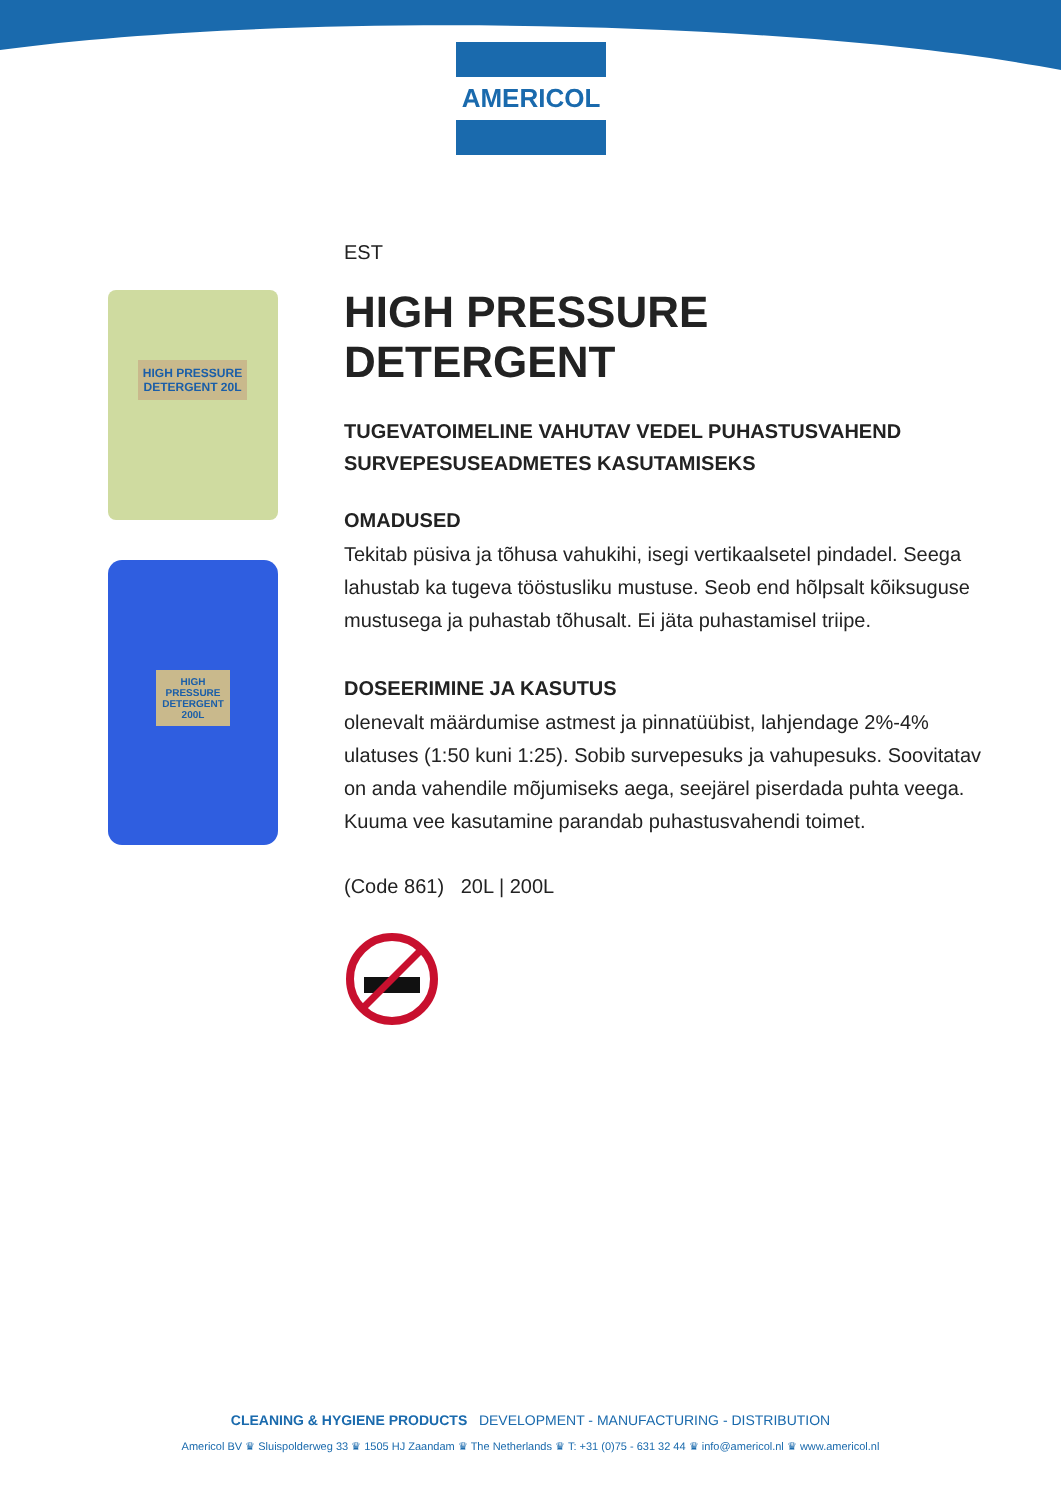AMERICOL
HIGH PRESSURE DETERGENT 20L
HIGH PRESSURE DETERGENT 200L
EST
HIGH PRESSURE DETERGENT
TUGEVATOIMELINE VAHUTAV VEDEL PUHASTUSVAHEND SURVEPESUSEADMETES KASUTAMISEKS
OMADUSED
Tekitab püsiva ja tõhusa vahukihi, isegi vertikaalsetel pindadel. Seega lahustab ka tugeva tööstusliku mustuse. Seob end hõlpsalt kõiksuguse mustusega ja puhastab tõhusalt. Ei jäta puhastamisel triipe.
DOSEERIMINE JA KASUTUS
olenevalt määrdumise astmest ja pinnatüübist, lahjendage 2%-4% ulatuses (1:50 kuni 1:25). Sobib survepesuks ja vahupesuks. Soovitatav on anda vahendile mõjumiseks aega, seejärel piserdada puhta veega. Kuuma vee kasutamine parandab puhastusvahendi toimet.
(Code 861) 20L | 200L
CLEANING & HYGIENE PRODUCTS DEVELOPMENT - MANUFACTURING - DISTRIBUTION
Americol BV ♛ Sluispolderweg 33 ♛ 1505 HJ Zaandam ♛ The Netherlands ♛ T: +31 (0)75 - 631 32 44 ♛ info@americol.nl ♛ www.americol.nl